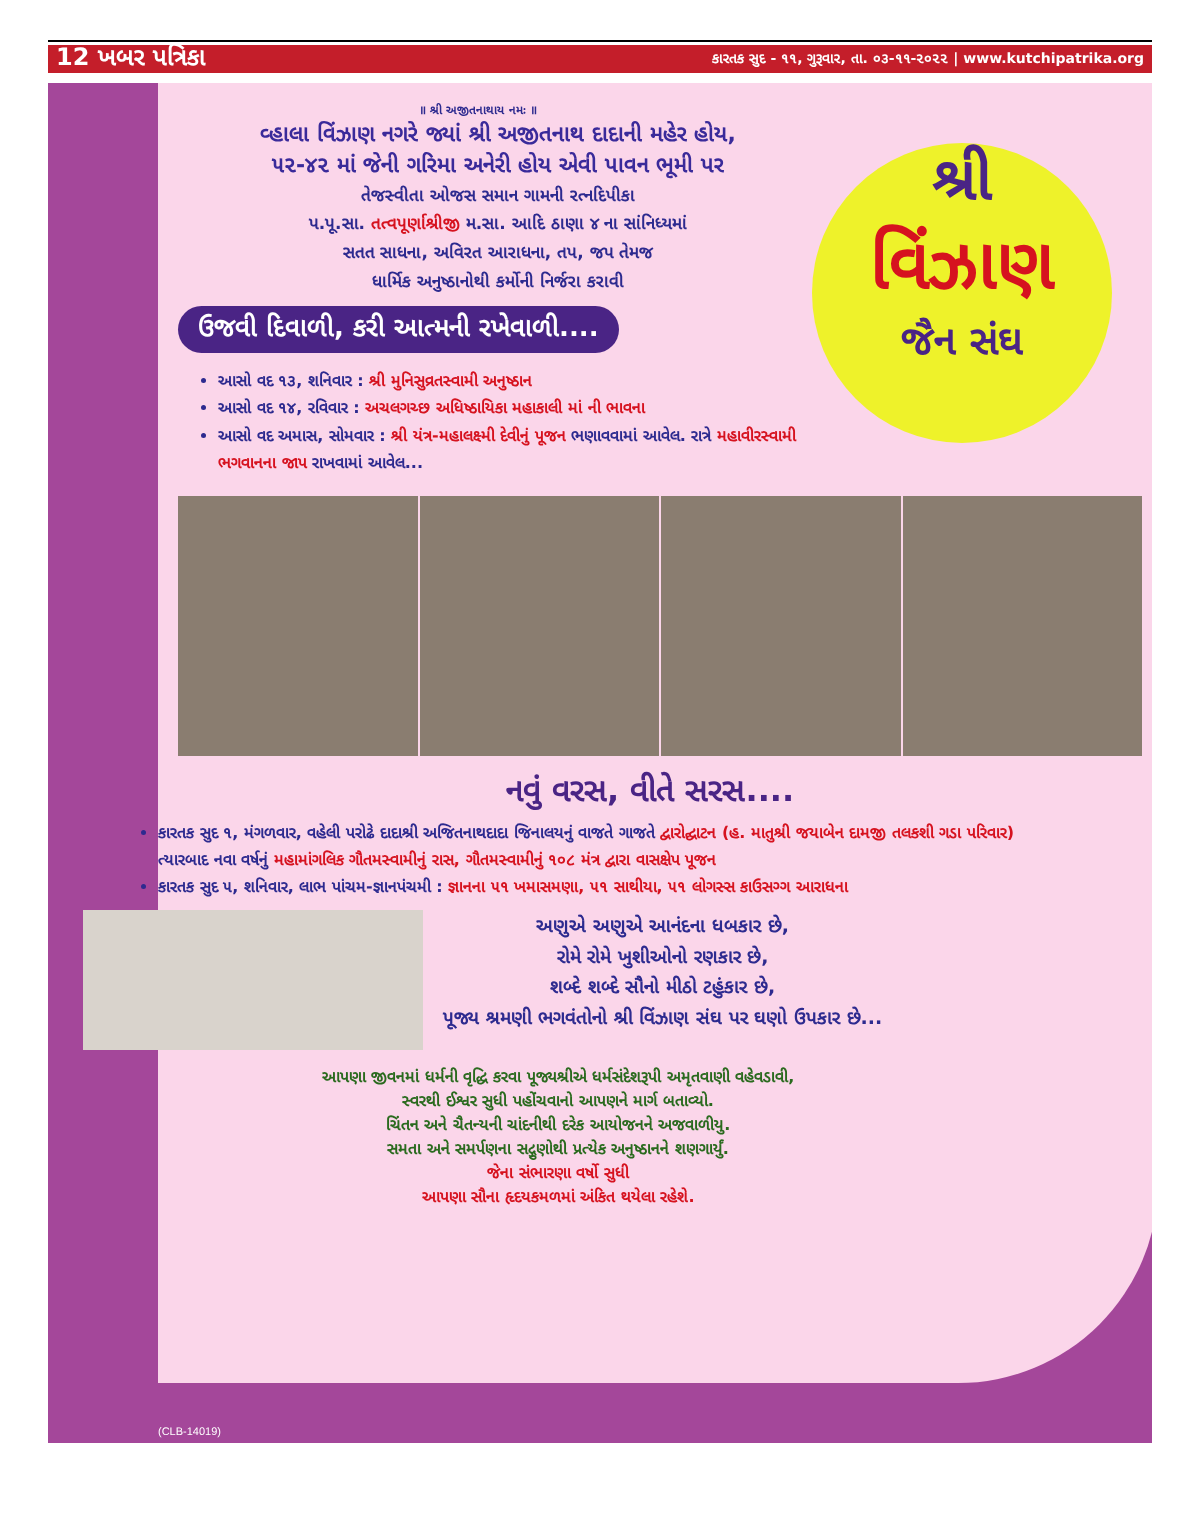12 ખબર પત્રિકા કારતક સુદ - ૧૧, ગુરૂવાર, તા. ૦૩-૧૧-૨૦૨૨ | www.kutchipatrika.org
શ્રી
વિંઝાણ
જૈન સંઘ
॥ શ્રી અજીતનાથાય નમઃ ॥
વ્હાલા વિંઝાણ નગરે જ્યાં શ્રી અજીતનાથ દાદાની મહેર હોય,
૫૨-૪૨ માં જેની ગરિમા અનેરી હોય એવી પાવન ભૂમી પર
તેજસ્વીતા ઓજસ સમાન ગામની રત્નદિપીકા
પ.પૂ.સા. તત્વપૂર્ણાશ્રીજી મ.સા. આદિ ઠાણા ૪ ના સાંનિધ્યમાં
સતત સાધના, અવિરત આરાધના, તપ, જપ તેમજ
ધાર્મિક અનુષ્ઠાનોથી કર્મોની નિર્જરા કરાવી
ઉજવી દિવાળી, કરી આત્મની રખેવાળી....
આસો વદ ૧૩, શનિવાર : શ્રી મુનિસુવ્રતસ્વામી અનુષ્ઠાન
આસો વદ ૧૪, રવિવાર : અચલગચ્છ અધિષ્ઠાયિકા મહાકાલી માં ની ભાવના
આસો વદ અમાસ, સોમવાર : શ્રી યંત્ર-મહાલક્ષ્મી દેવીનું પૂજન ભણાવવામાં આવેલ. રાત્રે મહાવીરસ્વામી ભગવાનના જાપ રાખવામાં આવેલ...
નવું વરસ, વીતે સરસ....
કારતક સુદ ૧, મંગળવાર, વહેલી પરોઢે દાદાશ્રી અજિતનાથદાદા જિનાલયનું વાજતે ગાજતે દ્વારોદ્ઘાટન (હ. માતુશ્રી જયાબેન દામજી તલકશી ગડા પરિવાર) ત્યારબાદ નવા વર્ષનું મહામાંગલિક ગૌતમસ્વામીનું રાસ, ગૌતમસ્વામીનું ૧૦૮ મંત્ર દ્વારા વાસક્ષેપ પૂજન
કારતક સુદ ૫, શનિવાર, લાભ પાંચમ-જ્ઞાનપંચમી : જ્ઞાનના ૫૧ ખમાસમણા, ૫૧ સાથીયા, ૫૧ લોગસ્સ કાઉસગ્ગ આરાધના
અણુએ અણુએ આનંદના ધબકાર છે,
રોમે રોમે ખુશીઓનો રણકાર છે,
શબ્દે શબ્દે સૌનો મીઠો ટહુંકાર છે,
પૂજ્ય શ્રમણી ભગવંતોનો શ્રી વિંઝાણ સંઘ પર ઘણો ઉપકાર છે...
આપણા જીવનમાં ધર્મની વૃદ્ધિ કરવા પૂજ્યશ્રીએ ધર્મસંદેશરૂપી અમૃતવાણી વહેવડાવી,
સ્વરથી ઈશ્વર સુધી પહોંચવાનો આપણને માર્ગ બતાવ્યો.
ચિંતન અને ચૈતન્યની ચાંદનીથી દરેક આયોજનને અજવાળીયુ.
સમતા અને સમર્પણના સદ્ગુણોથી પ્રત્યેક અનુષ્ઠાનને શણગાર્યું.
જેના સંભારણા વર્ષો સુધી
આપણા સૌના હૃદયકમળમાં અંકિત થયેલા રહેશે.
(CLB-14019)